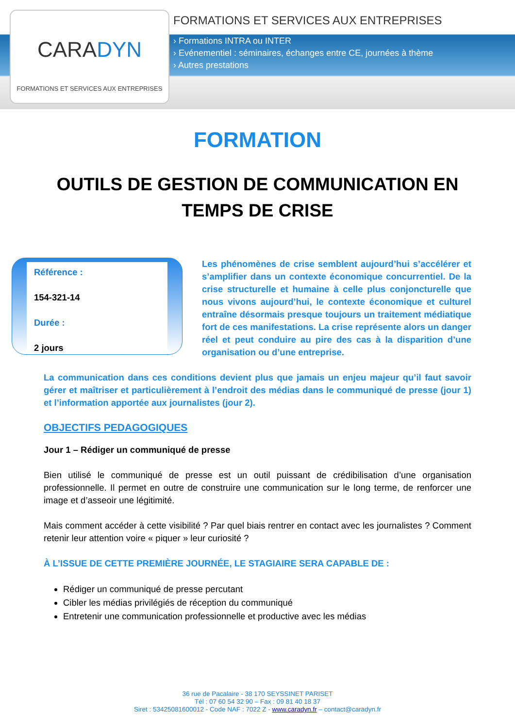CARADYN
FORMATIONS ET SERVICES AUX ENTREPRISES
FORMATIONS ET SERVICES AUX ENTREPRISES
› Formations INTRA ou INTER
› Evénementiel : séminaires, échanges entre CE, journées à thème
› Autres prestations
FORMATION
OUTILS DE GESTION DE COMMUNICATION EN
TEMPS DE CRISE
Référence :
154-321-14
Durée :
2 jours
Les phénomènes de crise semblent aujourd’hui s’accélérer et s’amplifier dans un contexte économique concurrentiel. De la crise structurelle et humaine à celle plus conjoncturelle que nous vivons aujourd’hui, le contexte économique et culturel entraîne désormais presque toujours un traitement médiatique fort de ces manifestations. La crise représente alors un danger réel et peut conduire au pire des cas à la disparition d’une organisation ou d’une entreprise.
La communication dans ces conditions devient plus que jamais un enjeu majeur qu’il faut savoir gérer et maîtriser et particulièrement à l’endroit des médias dans le communiqué de presse (jour 1) et l’information apportée aux journalistes (jour 2).
OBJECTIFS PEDAGOGIQUES
Jour 1 – Rédiger un communiqué de presse
Bien utilisé le communiqué de presse est un outil puissant de crédibilisation d’une organisation professionnelle. Il permet en outre de construire une communication sur le long terme, de renforcer une image et d’asseoir une légitimité.
Mais comment accéder à cette visibilité ? Par quel biais rentrer en contact avec les journalistes ? Comment retenir leur attention voire « piquer » leur curiosité ?
À L’ISSUE DE CETTE PREMIÈRE JOURNÉE, LE STAGIAIRE SERA CAPABLE DE :
Rédiger un communiqué de presse percutant
Cibler les médias privilégiés de réception du communiqué
Entretenir une communication professionnelle et productive avec les médias
36 rue de Pacalaire - 38 170 SEYSSINET PARISET
Tél : 07 60 54 32 90 – Fax : 09 81 40 18 37
Siret : 53425081600012 - Code NAF : 7022 Z - www.caradyn.fr – contact@caradyn.fr